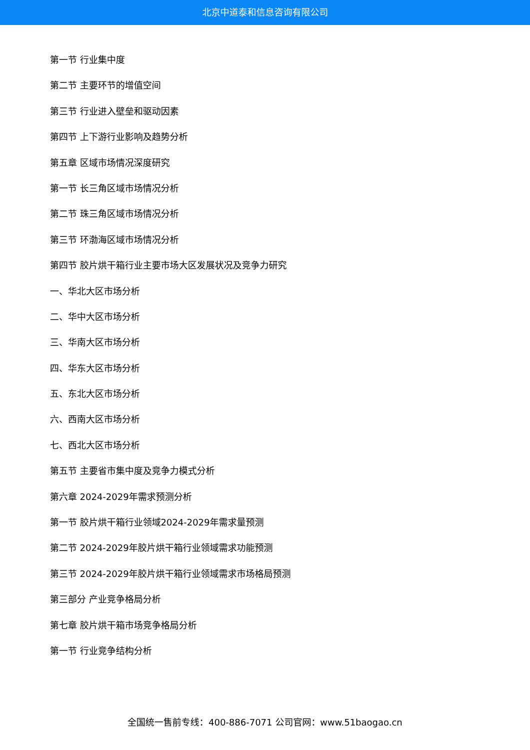北京中道泰和信息咨询有限公司
第一节 行业集中度
第二节 主要环节的增值空间
第三节 行业进入壁垒和驱动因素
第四节 上下游行业影响及趋势分析
第五章 区域市场情况深度研究
第一节 长三角区域市场情况分析
第二节 珠三角区域市场情况分析
第三节 环渤海区域市场情况分析
第四节 胶片烘干箱行业主要市场大区发展状况及竞争力研究
一、华北大区市场分析
二、华中大区市场分析
三、华南大区市场分析
四、华东大区市场分析
五、东北大区市场分析
六、西南大区市场分析
七、西北大区市场分析
第五节 主要省市集中度及竞争力模式分析
第六章 2024-2029年需求预测分析
第一节 胶片烘干箱行业领域2024-2029年需求量预测
第二节 2024-2029年胶片烘干箱行业领域需求功能预测
第三节 2024-2029年胶片烘干箱行业领域需求市场格局预测
第三部分 产业竞争格局分析
第七章 胶片烘干箱市场竞争格局分析
第一节 行业竞争结构分析
全国统一售前专线：400-886-7071 公司官网：www.51baogao.cn